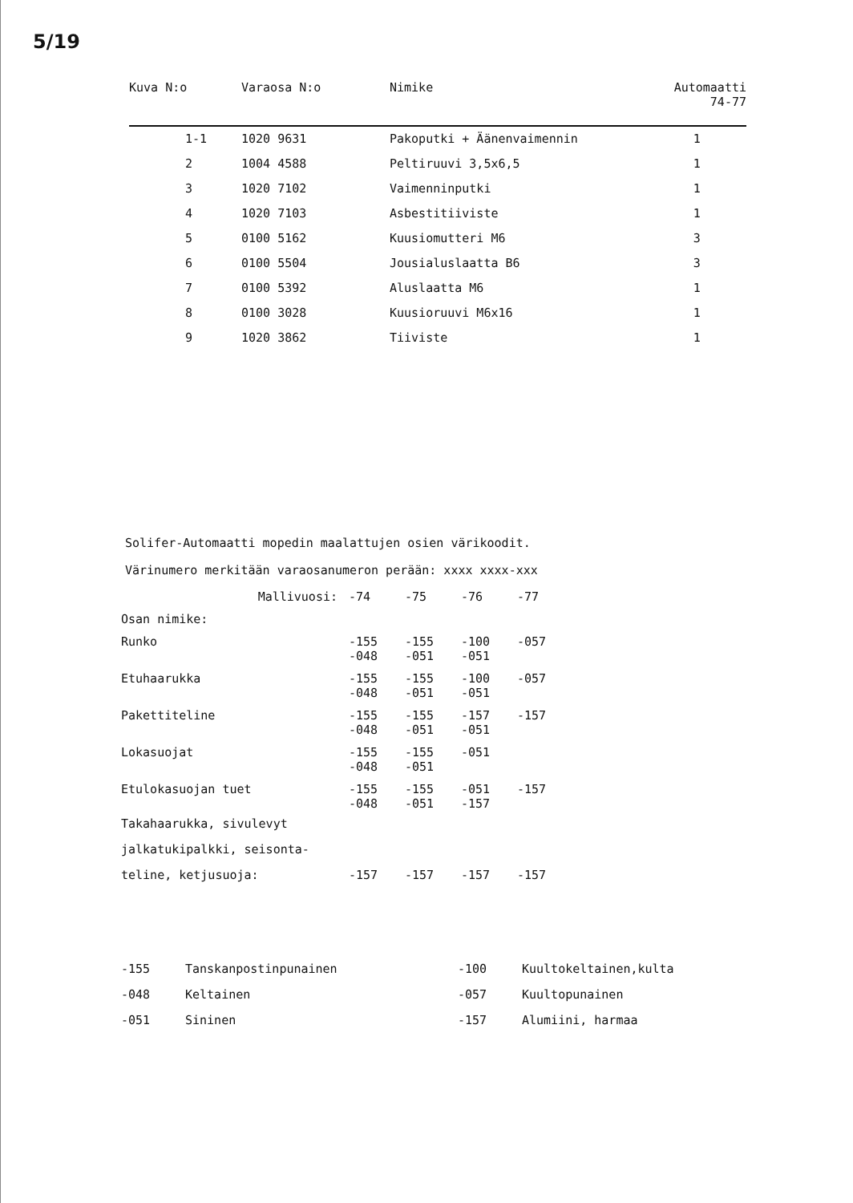5/19
| Kuva N:o | Varaosa N:o | Nimike | Automaatti 74-77 |
| --- | --- | --- | --- |
| 1-1 | 1020 9631 | Pakoputki + Äänenvaimennin | 1 |
| 2 | 1004 4588 | Peltiruuvi 3,5x6,5 | 1 |
| 3 | 1020 7102 | Vaimenninputki | 1 |
| 4 | 1020 7103 | Asbestitiiviste | 1 |
| 5 | 0100 5162 | Kuusiomutteri M6 | 3 |
| 6 | 0100 5504 | Jousialuslaatta B6 | 3 |
| 7 | 0100 5392 | Aluslaatta M6 | 1 |
| 8 | 0100 3028 | Kuusioruuvi M6x16 | 1 |
| 9 | 1020 3862 | Tiiviste | 1 |
Solifer-Automaatti mopedin maalattujen osien värikoodit.
Värinumero merkitään varaosanumeron perään: xxxx xxxx-xxx
| Mallivuosi: | -74 | -75 | -76 | -77 |
| Osan nimike: | | | | |
| Runko | -155 -048 | -155 -051 | -100 -051 | -057 |
| Etuhaarukka | -155 -048 | -155 -051 | -100 -051 | -057 |
| Pakettiteline | -155 -048 | -155 -051 | -157 -051 | -157 |
| Lokasuojat | -155 -048 | -155 -051 | -051 | |
| Etulokasuojan tuet | -155 -048 | -155 -051 | -051 -157 | -157 |
| Takahaarukka, sivulevyt jalkatukipalkki, seisonta- teline, ketjusuoja: | -157 | -157 | -157 | -157 |
| -155 | Tanskanpostinpunainen | -100 | Kuultokeltainen,kulta |
| -048 | Keltainen | -057 | Kuultopunainen |
| -051 | Sininen | -157 | Alumiini, harmaa |